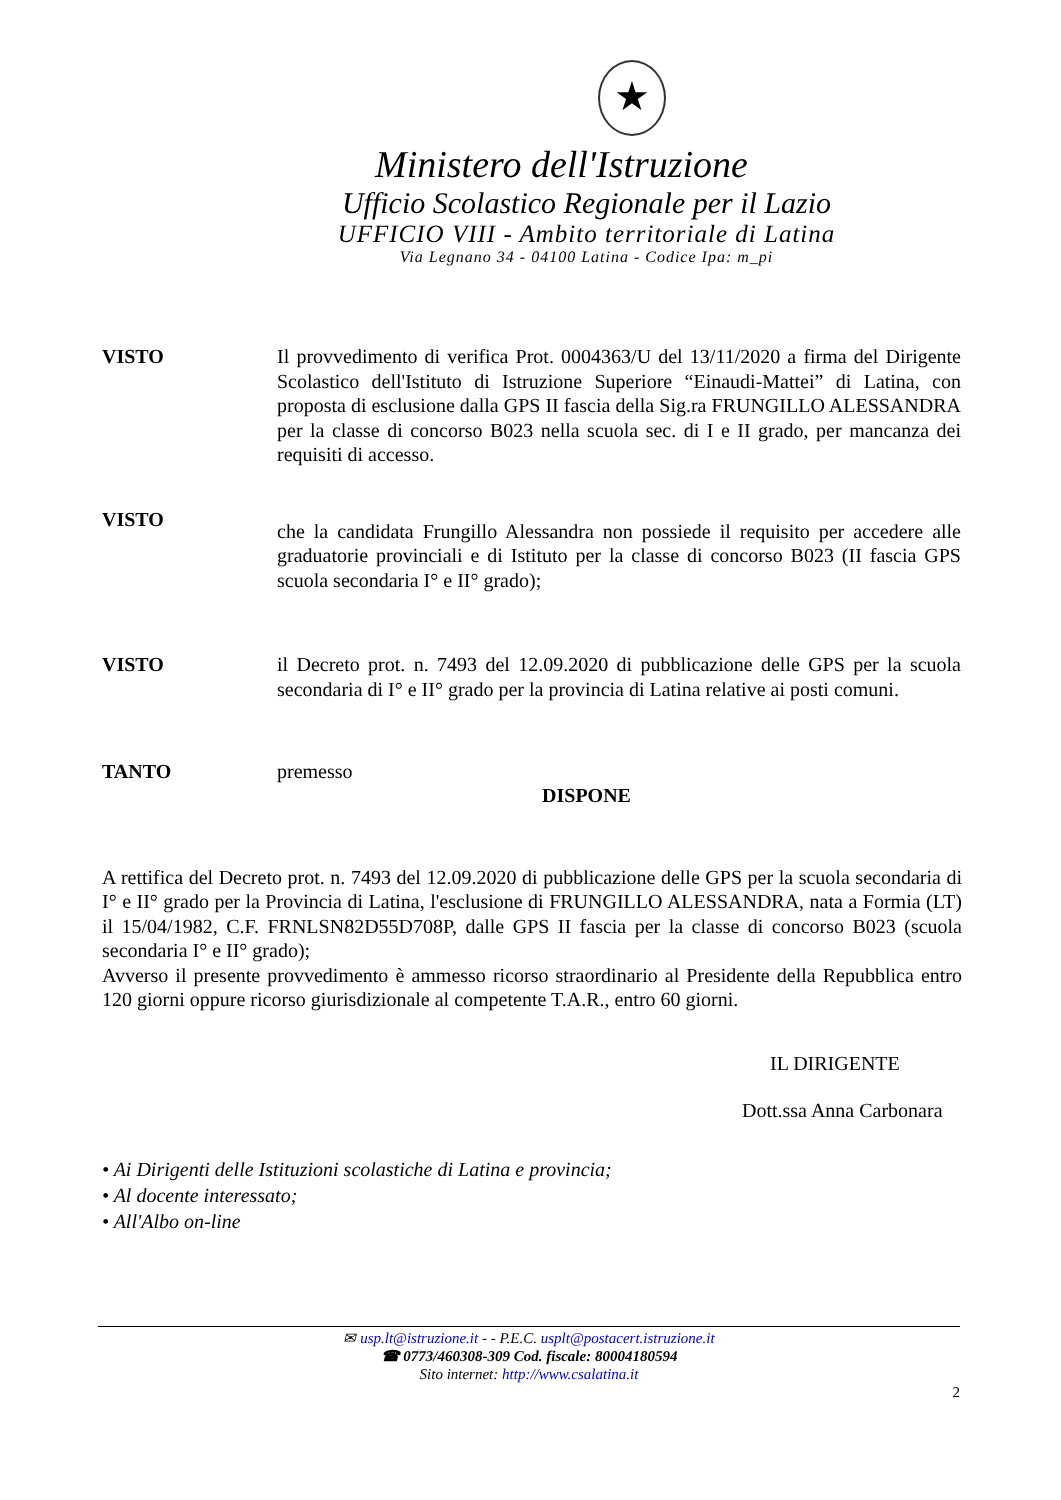★
Ministero dell'Istruzione
Ufficio Scolastico Regionale per il Lazio
UFFICIO VIII - Ambito territoriale di Latina
Via Legnano 34 - 04100 Latina - Codice Ipa: m_pi
VISTO Il provvedimento di verifica Prot. 0004363/U del 13/11/2020 a firma del Dirigente Scolastico dell'Istituto di Istruzione Superiore “Einaudi-Mattei” di Latina, con proposta di esclusione dalla GPS II fascia della Sig.ra FRUNGILLO ALESSANDRA per la classe di concorso B023 nella scuola sec. di I e II grado, per mancanza dei requisiti di accesso.
VISTO
che la candidata Frungillo Alessandra non possiede il requisito per accedere alle graduatorie provinciali e di Istituto per la classe di concorso B023 (II fascia GPS scuola secondaria I° e II° grado);
VISTO il Decreto prot. n. 7493 del 12.09.2020 di pubblicazione delle GPS per la scuola secondaria di I° e II° grado per la provincia di Latina relative ai posti comuni.
TANTO premesso
DISPONE
A rettifica del Decreto prot. n. 7493 del 12.09.2020 di pubblicazione delle GPS per la scuola secondaria di I° e II° grado per la Provincia di Latina, l'esclusione di FRUNGILLO ALESSANDRA, nata a Formia (LT) il 15/04/1982, C.F. FRNLSN82D55D708P, dalle GPS II fascia per la classe di concorso B023 (scuola secondaria I° e II° grado);
Avverso il presente provvedimento è ammesso ricorso straordinario al Presidente della Repubblica entro 120 giorni oppure ricorso giurisdizionale al competente T.A.R., entro 60 giorni.
IL DIRIGENTE
Dott.ssa Anna Carbonara
• Ai Dirigenti delle Istituzioni scolastiche di Latina e provincia;
• Al docente interessato;
• All'Albo on-line
✉ usp.lt@istruzione.it - - P.E.C. usplt@postacert.istruzione.it
☎ 0773/460308-309 Cod. fiscale: 80004180594
Sito internet: http://www.csalatina.it
2